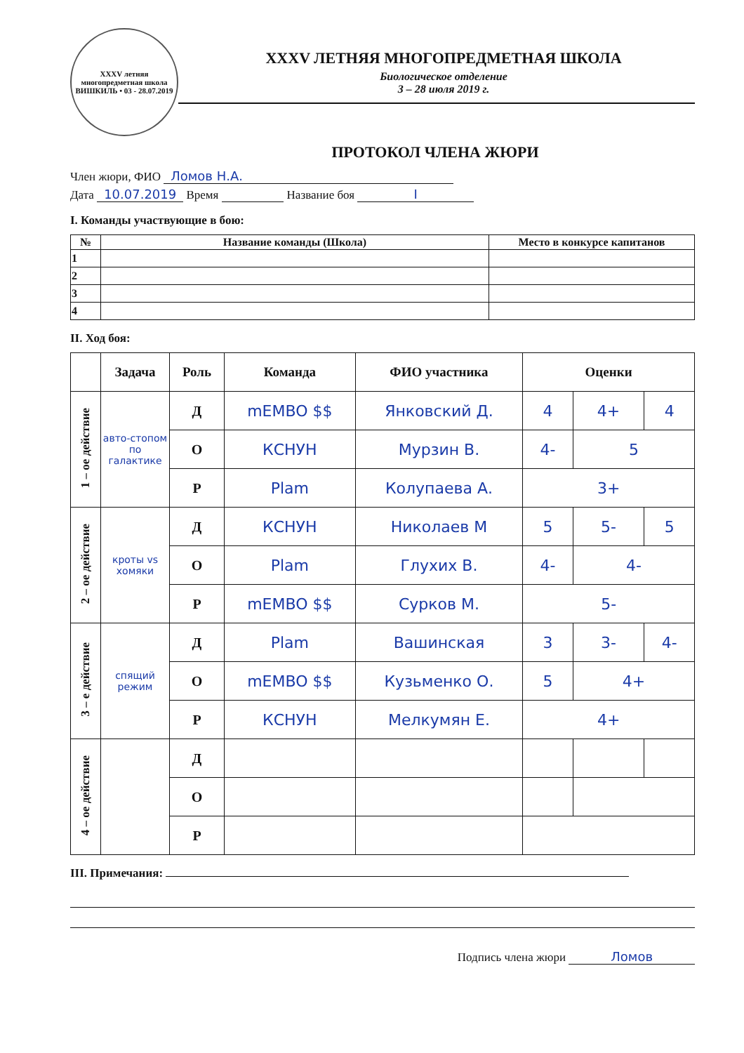XXXV летняя многопредметная школа
ВИШКИЛЬ • 03 - 28.07.2019
XXXV ЛЕТНЯЯ МНОГОПРЕДМЕТНАЯ ШКОЛА
Биологическое отделение
3 – 28 июля 2019 г.
ПРОТОКОЛ ЧЛЕНА ЖЮРИ
Член жюри, ФИО Ломов Н.А.
Дата 10.07.2019 Время Название боя I
I. Команды участвующие в бою:
| № | Название команды (Школа) | Место в конкурсе капитанов |
| --- | --- | --- |
| 1 | | |
| 2 | | |
| 3 | | |
| 4 | | |
II. Ход боя:
| | Задача | Роль | Команда | ФИО участника | Оценки | | |
| --- | --- | --- | --- | --- | --- | --- | --- |
| 1 – ое действие | авто-стопом по галактике | Д | mEMBO $$ | Янковский Д. | 4 | 4+ | 4 |
| | | О | КСНУН | Мурзин В. | 4- | 5 | |
| | | Р | Plam | Колупаева А. | 3+ | | |
| 2 – ое действие | кроты vs хомяки | Д | КСНУН | Николаев М | 5 | 5- | 5 |
| | | О | Plam | Глухих В. | 4- | 4- | |
| | | Р | mEMBO $$ | Сурков М. | 5- | | |
| 3 – е действие | спящий режим | Д | Plam | Вашинская | 3 | 3- | 4- |
| | | О | mEMBO $$ | Кузьменко О. | 5 | 4+ | |
| | | Р | КСНУН | Мелкумян Е. | 4+ | | |
| 4 – ое действие | | Д | | | | | |
| | | О | | | | | |
| | | Р | | | | | |
III. Примечания:
Подпись члена жюри Ломов